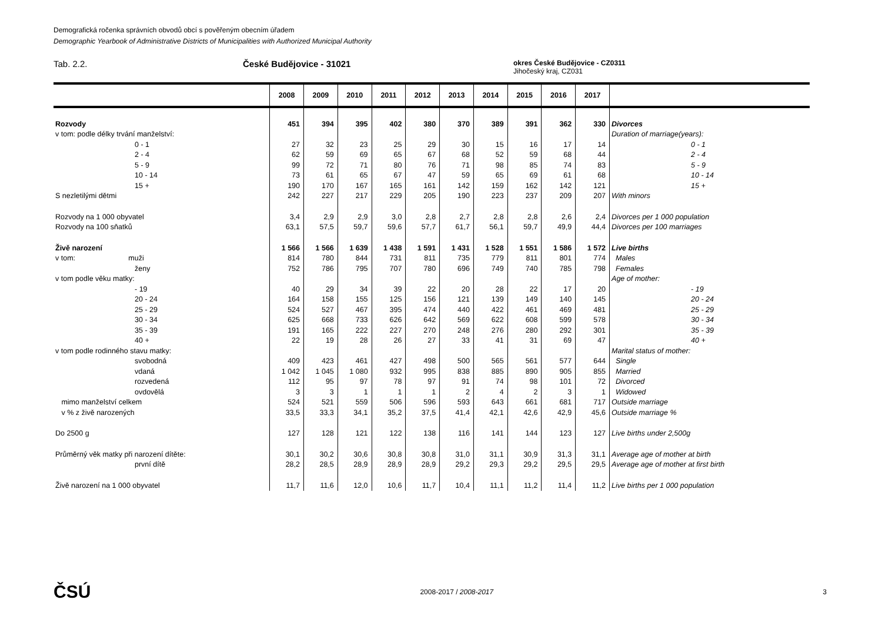Demografická ročenka správních obvodů obcí s pověřeným obecním úřadem
Demographic Yearbook of Administrative Districts of Municipalities with Authorized Municipal Authority
Tab. 2.2. České Budějovice - 31021
okres České Budějovice - CZ0311
Jihočeský kraj, CZ031
| | 2008 | 2009 | 2010 | 2011 | 2012 | 2013 | 2014 | 2015 | 2016 | 2017 | |
| --- | --- | --- | --- | --- | --- | --- | --- | --- | --- | --- | --- |
| Rozvody | 451 | 394 | 395 | 402 | 380 | 370 | 389 | 391 | 362 | 330 | Divorces |
| v tom: podle délky trvání manželství: | | | | | | | | | | | Duration of marriage(years): |
| 0 - 1 | 27 | 32 | 23 | 25 | 29 | 30 | 15 | 16 | 17 | 14 | 0 - 1 |
| 2 - 4 | 62 | 59 | 69 | 65 | 67 | 68 | 52 | 59 | 68 | 44 | 2 - 4 |
| 5 - 9 | 99 | 72 | 71 | 80 | 76 | 71 | 98 | 85 | 74 | 83 | 5 - 9 |
| 10 - 14 | 73 | 61 | 65 | 67 | 47 | 59 | 65 | 69 | 61 | 68 | 10 - 14 |
| 15 + | 190 | 170 | 167 | 165 | 161 | 142 | 159 | 162 | 142 | 121 | 15 + |
| S nezletilými dětmi | 242 | 227 | 217 | 229 | 205 | 190 | 223 | 237 | 209 | 207 | With minors |
| Rozvody na 1 000 obyvatel | 3,4 | 2,9 | 2,9 | 3,0 | 2,8 | 2,7 | 2,8 | 2,8 | 2,6 | 2,4 | Divorces per 1 000 population |
| Rozvody na 100 sňatků | 63,1 | 57,5 | 59,7 | 59,6 | 57,7 | 61,7 | 56,1 | 59,7 | 49,9 | 44,4 | Divorces per 100 marriages |
| Živě narození | 1 566 | 1 566 | 1 639 | 1 438 | 1 591 | 1 431 | 1 528 | 1 551 | 1 586 | 1 572 | Live births |
| v tom: muži | 814 | 780 | 844 | 731 | 811 | 735 | 779 | 811 | 801 | 774 | Males |
| ženy | 752 | 786 | 795 | 707 | 780 | 696 | 749 | 740 | 785 | 798 | Females |
| v tom podle věku matky: | | | | | | | | | | | Age of mother: |
| - 19 | 40 | 29 | 34 | 39 | 22 | 20 | 28 | 22 | 17 | 20 | - 19 |
| 20 - 24 | 164 | 158 | 155 | 125 | 156 | 121 | 139 | 149 | 140 | 145 | 20 - 24 |
| 25 - 29 | 524 | 527 | 467 | 395 | 474 | 440 | 422 | 461 | 469 | 481 | 25 - 29 |
| 30 - 34 | 625 | 668 | 733 | 626 | 642 | 569 | 622 | 608 | 599 | 578 | 30 - 34 |
| 35 - 39 | 191 | 165 | 222 | 227 | 270 | 248 | 276 | 280 | 292 | 301 | 35 - 39 |
| 40 + | 22 | 19 | 28 | 26 | 27 | 33 | 41 | 31 | 69 | 47 | 40 + |
| v tom podle rodinného stavu matky: | | | | | | | | | | | Marital status of mother: |
| svobodná | 409 | 423 | 461 | 427 | 498 | 500 | 565 | 561 | 577 | 644 | Single |
| vdaná | 1 042 | 1 045 | 1 080 | 932 | 995 | 838 | 885 | 890 | 905 | 855 | Married |
| rozvedená | 112 | 95 | 97 | 78 | 97 | 91 | 74 | 98 | 101 | 72 | Divorced |
| ovdovělá | 3 | 3 | 1 | 1 | 1 | 2 | 4 | 2 | 3 | 1 | Widowed |
| mimo manželství celkem | 524 | 521 | 559 | 506 | 596 | 593 | 643 | 661 | 681 | 717 | Outside marriage |
| v % z živě narozených | 33,5 | 33,3 | 34,1 | 35,2 | 37,5 | 41,4 | 42,1 | 42,6 | 42,9 | 45,6 | Outside marriage % |
| Do 2500 g | 127 | 128 | 121 | 122 | 138 | 116 | 141 | 144 | 123 | 127 | Live births under 2,500g |
| Průměrný věk matky při narození dítěte: | 30,1 | 30,2 | 30,6 | 30,8 | 30,8 | 31,0 | 31,1 | 30,9 | 31,3 | 31,1 | Average age of mother at birth |
| první dítě | 28,2 | 28,5 | 28,9 | 28,9 | 28,9 | 29,2 | 29,3 | 29,2 | 29,5 | 29,5 | Average age of mother at first birth |
| Živě narození na 1 000 obyvatel | 11,7 | 11,6 | 12,0 | 10,6 | 11,7 | 10,4 | 11,1 | 11,2 | 11,4 | 11,2 | Live births per 1 000 population |
ČSÚ 2008-2017 / 2008-2017 3